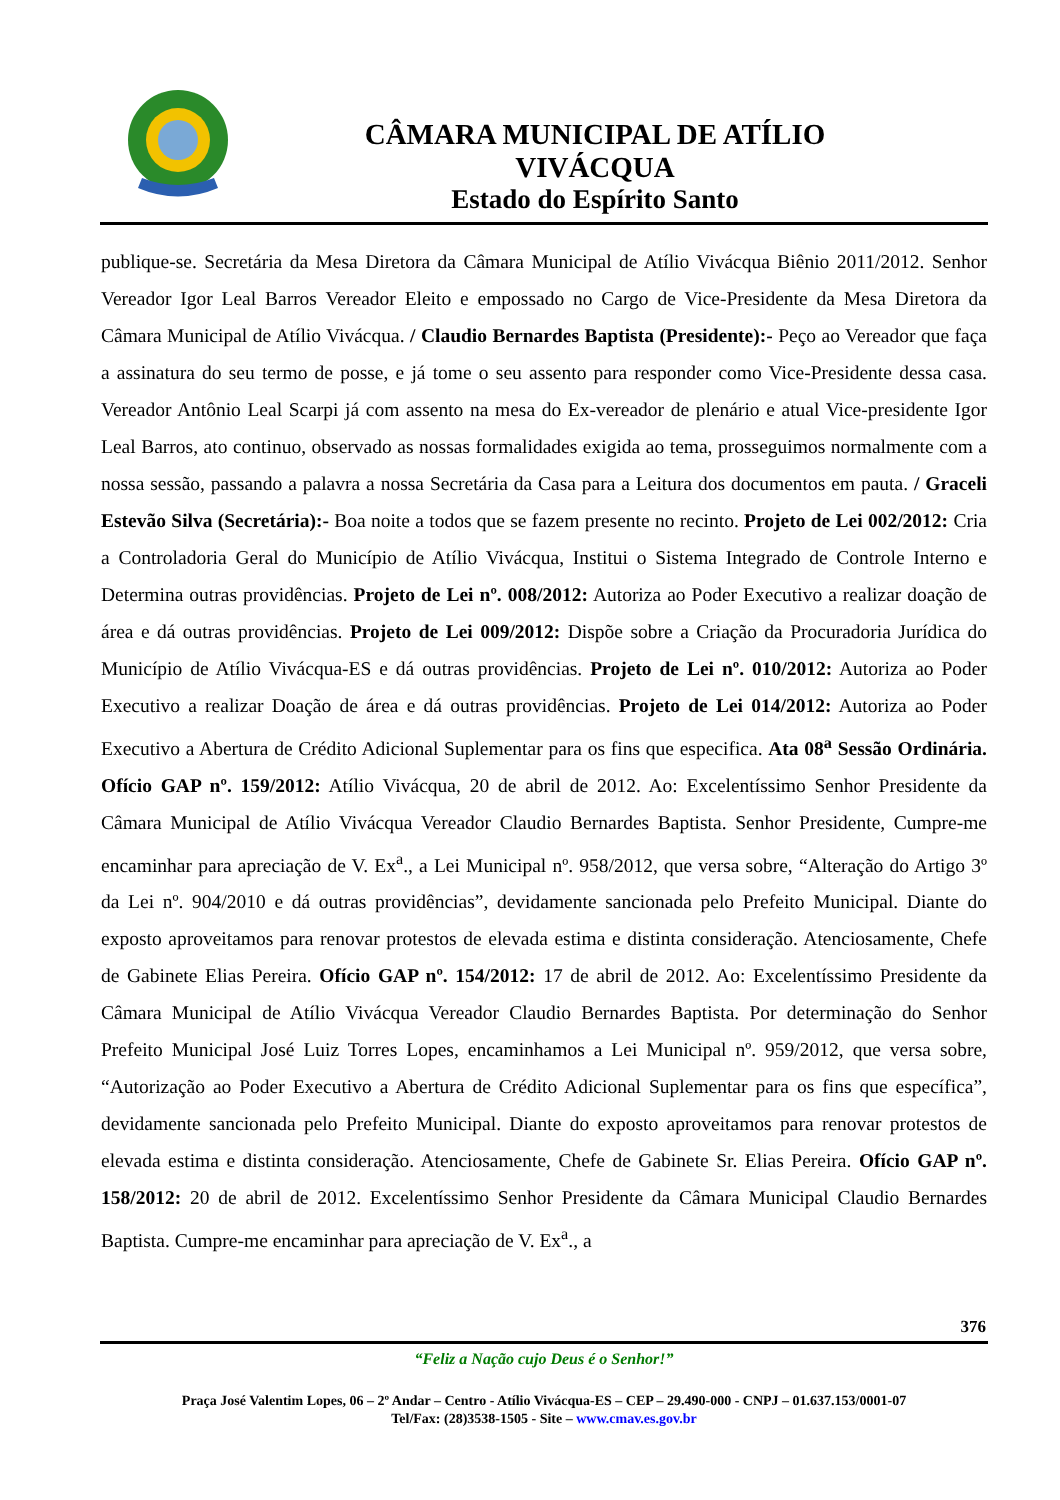CÂMARA MUNICIPAL DE ATÍLIO VIVÁCQUA
Estado do Espírito Santo
publique-se. Secretária da Mesa Diretora da Câmara Municipal de Atílio Vivácqua Biênio 2011/2012. Senhor Vereador Igor Leal Barros Vereador Eleito e empossado no Cargo de Vice-Presidente da Mesa Diretora da Câmara Municipal de Atílio Vivácqua. / Claudio Bernardes Baptista (Presidente):- Peço ao Vereador que faça a assinatura do seu termo de posse, e já tome o seu assento para responder como Vice-Presidente dessa casa. Vereador Antônio Leal Scarpi já com assento na mesa do Ex-vereador de plenário e atual Vice-presidente Igor Leal Barros, ato continuo, observado as nossas formalidades exigida ao tema, prosseguimos normalmente com a nossa sessão, passando a palavra a nossa Secretária da Casa para a Leitura dos documentos em pauta. / Graceli Estevão Silva (Secretária):- Boa noite a todos que se fazem presente no recinto. Projeto de Lei 002/2012: Cria a Controladoria Geral do Município de Atílio Vivácqua, Institui o Sistema Integrado de Controle Interno e Determina outras providências. Projeto de Lei nº. 008/2012: Autoriza ao Poder Executivo a realizar doação de área e dá outras providências. Projeto de Lei 009/2012: Dispõe sobre a Criação da Procuradoria Jurídica do Município de Atílio Vivácqua-ES e dá outras providências. Projeto de Lei nº. 010/2012: Autoriza ao Poder Executivo a realizar Doação de área e dá outras providências. Projeto de Lei 014/2012: Autoriza ao Poder Executivo a Abertura de Crédito Adicional Suplementar para os fins que especifica. Ata 08<sup>a</sup> Sessão Ordinária. Ofício GAP nº. 159/2012: Atílio Vivácqua, 20 de abril de 2012. Ao: Excelentíssimo Senhor Presidente da Câmara Municipal de Atílio Vivácqua Vereador Claudio Bernardes Baptista. Senhor Presidente, Cumpre-me encaminhar para apreciação de V. Ex<sup>a</sup>., a Lei Municipal nº. 958/2012, que versa sobre, “Alteração do Artigo 3º da Lei nº. 904/2010 e dá outras providências”, devidamente sancionada pelo Prefeito Municipal. Diante do exposto aproveitamos para renovar protestos de elevada estima e distinta consideração. Atenciosamente, Chefe de Gabinete Elias Pereira. Ofício GAP nº. 154/2012: 17 de abril de 2012. Ao: Excelentíssimo Presidente da Câmara Municipal de Atílio Vivácqua Vereador Claudio Bernardes Baptista. Por determinação do Senhor Prefeito Municipal José Luiz Torres Lopes, encaminhamos a Lei Municipal nº. 959/2012, que versa sobre, “Autorização ao Poder Executivo a Abertura de Crédito Adicional Suplementar para os fins que específica”, devidamente sancionada pelo Prefeito Municipal. Diante do exposto aproveitamos para renovar protestos de elevada estima e distinta consideração. Atenciosamente, Chefe de Gabinete Sr. Elias Pereira. Ofício GAP nº. 158/2012: 20 de abril de 2012. Excelentíssimo Senhor Presidente da Câmara Municipal Claudio Bernardes Baptista. Cumpre-me encaminhar para apreciação de V. Ex<sup>a</sup>., a
376
“Feliz a Nação cujo Deus é o Senhor!”
Praça José Valentim Lopes, 06 – 2º Andar – Centro - Atílio Vivácqua-ES – CEP – 29.490-000 - CNPJ – 01.637.153/0001-07
Tel/Fax: (28)3538-1505 - Site – www.cmav.es.gov.br